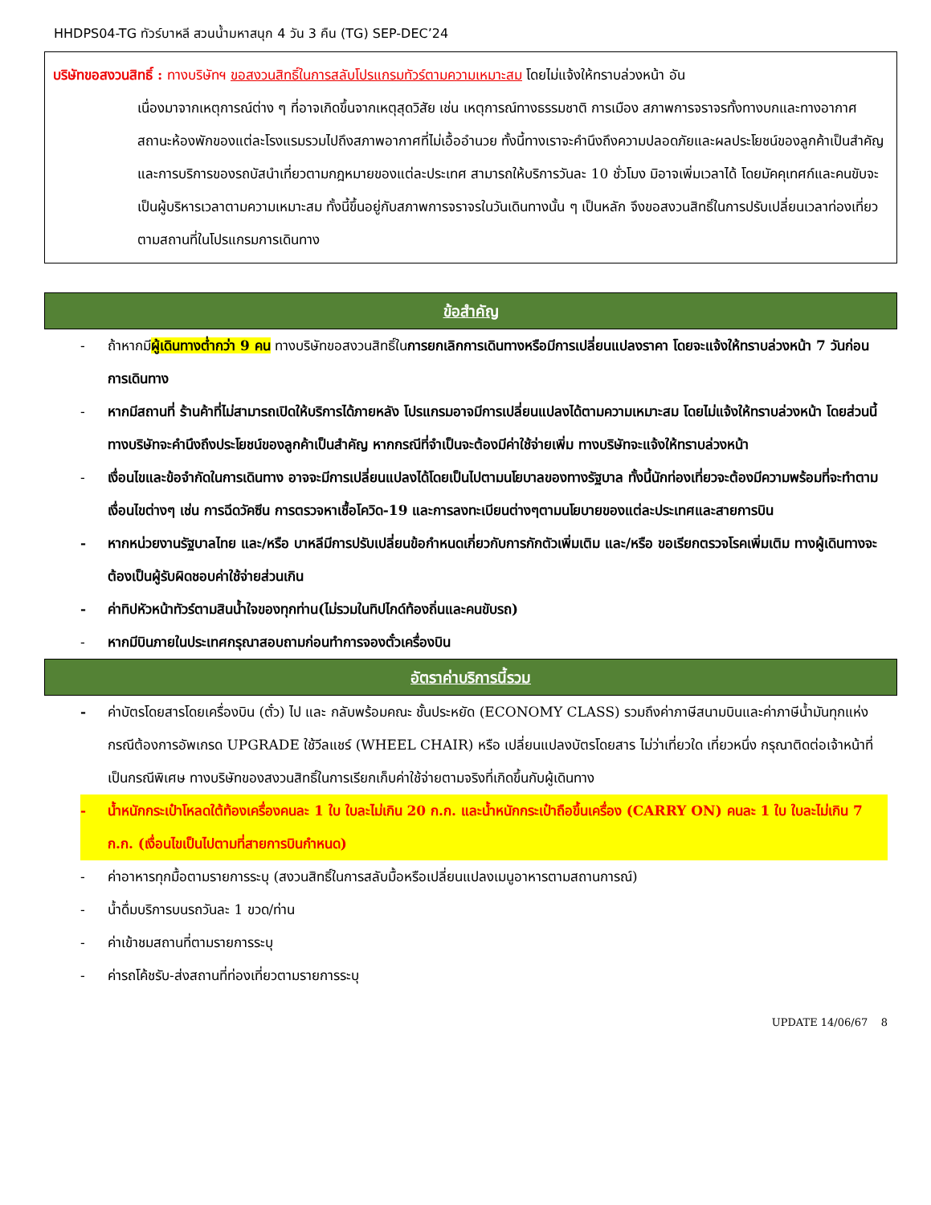HHDPS04-TG ทัวร์บาหลี สวนน้ำมหาสนุก 4 วัน 3 คืน (TG) SEP-DEC’24
บริษัทขอสงวนสิทธิ์ : ทางบริษัทฯ ขอสงวนสิทธิ์ในการสลับโปรแกรมทัวร์ตามความเหมาะสม โดยไม่แจ้งให้ทราบล่วงหน้า อัน
เนื่องมาจากเหตุการณ์ต่าง ๆ ที่อาจเกิดขึ้นจากเหตุสุดวิสัย เช่น เหตุการณ์ทางธรรมชาติ การเมือง สภาพการจราจรทั้งทางบกและทางอากาศ สถานะห้องพักของแต่ละโรงแรมรวมไปถึงสภาพอากาศที่ไม่เอื้ออำนวย ทั้งนี้ทางเราจะคำนึงถึงความปลอดภัยและผลประโยชน์ของลูกค้าเป็นสำคัญและการบริการของรถบัสนำเที่ยวตามกฎหมายของแต่ละประเทศ สามารถให้บริการวันละ 10 ชั่วโมง มิอาจเพิ่มเวลาได้ โดยมัคคุเทศก์และคนขับจะเป็นผู้บริหารเวลาตามความเหมาะสม ทั้งนี้ขึ้นอยู่กับสภาพการจราจรในวันเดินทางนั้น ๆ เป็นหลัก จึงขอสงวนสิทธิ์ในการปรับเปลี่ยนเวลาท่องเที่ยวตามสถานที่ในโปรแกรมการเดินทาง
ข้อสำคัญ
- ถ้าหากมีผู้เดินทางต่ำกว่า 9 คน ทางบริษัทขอสงวนสิทธิ์ในการยกเลิกการเดินทางหรือมีการเปลี่ยนแปลงราคา โดยจะแจ้งให้ทราบล่วงหน้า 7 วันก่อนการเดินทาง
- หากมีสถานที่ ร้านค้าที่ไม่สามารถเปิดให้บริการได้ภายหลัง โปรแกรมอาจมีการเปลี่ยนแปลงได้ตามความเหมาะสม โดยไม่แจ้งให้ทราบล่วงหน้า โดยส่วนนี้ทางบริษัทจะคำนึงถึงประโยชน์ของลูกค้าเป็นสำคัญ หากกรณีที่จำเป็นจะต้องมีค่าใช้จ่ายเพิ่ม ทางบริษัทจะแจ้งให้ทราบล่วงหน้า
- เงื่อนไขและข้อจำกัดในการเดินทาง อาจจะมีการเปลี่ยนแปลงได้โดยเป็นไปตามนโยบาลของทางรัฐบาล ทั้งนี้นักท่องเที่ยวจะต้องมีความพร้อมที่จะทำตามเงื่อนไขต่างๆ เช่น การฉีดวัคซีน การตรวจหาเชื้อโควิด-19 และการลงทะเบียนต่างๆตามนโยบายของแต่ละประเทศและสายการบิน
- หากหน่วยงานรัฐบาลไทย และ/หรือ บาหลีมีการปรับเปลี่ยนข้อกำหนดเกี่ยวกับการกักตัวเพิ่มเติม และ/หรือ ขอเรียกตรวจโรคเพิ่มเติม ทางผู้เดินทางจะต้องเป็นผู้รับผิดชอบค่าใช้จ่ายส่วนเกิน
- ค่าทิปหัวหน้าทัวร์ตามสินน้ำใจของทุกท่าน(ไม่รวมในทิปไกด์ท้องถิ่นและคนขับรถ)
- หากมีบินภายในประเทศกรุณาสอบถามก่อนทำการจองตั๋วเครื่องบิน
อัตราค่าบริการนี้รวม
- ค่าบัตรโดยสารโดยเครื่องบิน (ตั๋ว) ไป และ กลับพร้อมคณะ ชั้นประหยัด (ECONOMY CLASS) รวมถึงค่าภาษีสนามบินและค่าภาษีน้ำมันทุกแห่ง กรณีต้องการอัพเกรด UPGRADE ใช้วีลแชร์ (WHEEL CHAIR) หรือ เปลี่ยนแปลงบัตรโดยสาร ไม่ว่าเที่ยวใด เที่ยวหนึ่ง กรุณาติดต่อเจ้าหน้าที่เป็นกรณีพิเศษ ทางบริษัทของสงวนสิทธิ์ในการเรียกเก็บค่าใช้จ่ายตามจริงที่เกิดขึ้นกับผู้เดินทาง
- น้ำหนักกระเป๋าโหลดใต้ท้องเครื่องคนละ 1 ใบ ใบละไม่เกิน 20 ก.ก. และน้ำหนักกระเป๋าถือขึ้นเครื่อง (CARRY ON) คนละ 1 ใบ ใบละไม่เกิน 7 ก.ก. (เงื่อนไขเป็นไปตามที่สายการบินกำหนด)
- ค่าอาหารทุกมื้อตามรายการระบุ (สงวนสิทธิ์ในการสลับมื้อหรือเปลี่ยนแปลงเมนูอาหารตามสถานการณ์)
- น้ำดื่มบริการบนรถวันละ 1 ขวด/ท่าน
- ค่าเข้าชมสถานที่ตามรายการระบุ
- ค่ารถโค้ชรับ-ส่งสถานที่ท่องเที่ยวตามรายการระบุ
UPDATE 14/06/67 8